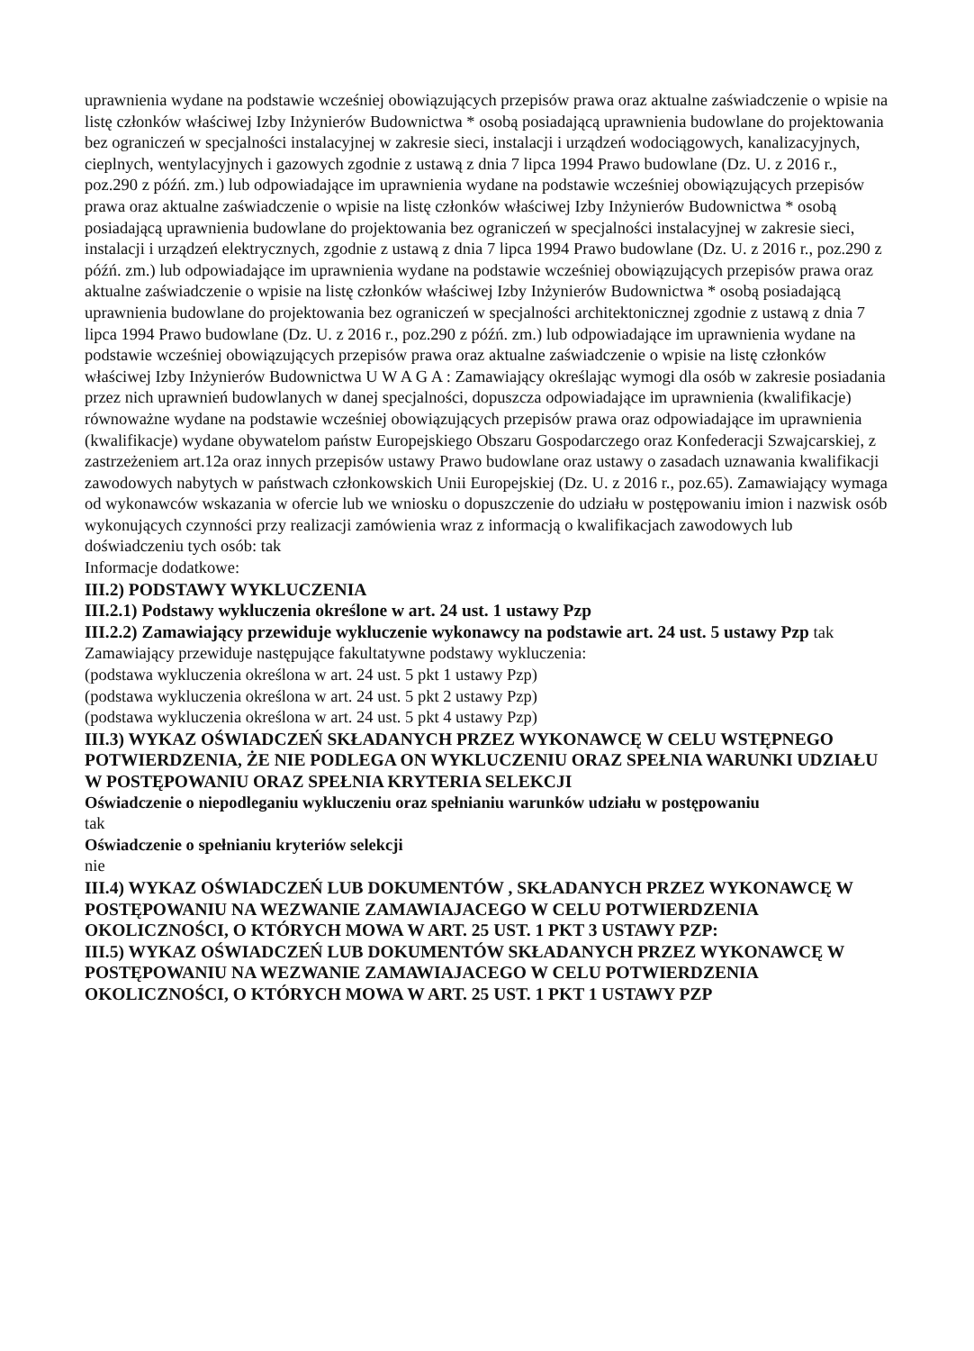uprawnienia wydane na podstawie wcześniej obowiązujących przepisów prawa oraz aktualne zaświadczenie o wpisie na listę członków właściwej Izby Inżynierów Budownictwa * osobą posiadającą uprawnienia budowlane do projektowania bez ograniczeń w specjalności instalacyjnej w zakresie sieci, instalacji i urządzeń wodociągowych, kanalizacyjnych, cieplnych, wentylacyjnych i gazowych zgodnie z ustawą z dnia 7 lipca 1994 Prawo budowlane (Dz. U. z 2016 r., poz.290 z późń. zm.) lub odpowiadające im uprawnienia wydane na podstawie wcześniej obowiązujących przepisów prawa oraz aktualne zaświadczenie o wpisie na listę członków właściwej Izby Inżynierów Budownictwa * osobą posiadającą uprawnienia budowlane do projektowania bez ograniczeń w specjalności instalacyjnej w zakresie sieci, instalacji i urządzeń elektrycznych, zgodnie z ustawą z dnia 7 lipca 1994 Prawo budowlane (Dz. U. z 2016 r., poz.290 z późń. zm.) lub odpowiadające im uprawnienia wydane na podstawie wcześniej obowiązujących przepisów prawa oraz aktualne zaświadczenie o wpisie na listę członków właściwej Izby Inżynierów Budownictwa * osobą posiadającą uprawnienia budowlane do projektowania bez ograniczeń w specjalności architektonicznej zgodnie z ustawą z dnia 7 lipca 1994 Prawo budowlane (Dz. U. z 2016 r., poz.290 z późń. zm.) lub odpowiadające im uprawnienia wydane na podstawie wcześniej obowiązujących przepisów prawa oraz aktualne zaświadczenie o wpisie na listę członków właściwej Izby Inżynierów Budownictwa U W A G A : Zamawiający określając wymogi dla osób w zakresie posiadania przez nich uprawnień budowlanych w danej specjalności, dopuszcza odpowiadające im uprawnienia (kwalifikacje) równoważne wydane na podstawie wcześniej obowiązujących przepisów prawa oraz odpowiadające im uprawnienia (kwalifikacje) wydane obywatelom państw Europejskiego Obszaru Gospodarczego oraz Konfederacji Szwajcarskiej, z zastrzeżeniem art.12a oraz innych przepisów ustawy Prawo budowlane oraz ustawy o zasadach uznawania kwalifikacji zawodowych nabytych w państwach członkowskich Unii Europejskiej (Dz. U. z 2016 r., poz.65). Zamawiający wymaga od wykonawców wskazania w ofercie lub we wniosku o dopuszczenie do udziału w postępowaniu imion i nazwisk osób wykonujących czynności przy realizacji zamówienia wraz z informacją o kwalifikacjach zawodowych lub doświadczeniu tych osób: tak
Informacje dodatkowe:
III.2) PODSTAWY WYKLUCZENIA
III.2.1) Podstawy wykluczenia określone w art. 24 ust. 1 ustawy Pzp
III.2.2) Zamawiający przewiduje wykluczenie wykonawcy na podstawie art. 24 ust. 5 ustawy Pzp tak
Zamawiający przewiduje następujące fakultatywne podstawy wykluczenia:
(podstawa wykluczenia określona w art. 24 ust. 5 pkt 1 ustawy Pzp)
(podstawa wykluczenia określona w art. 24 ust. 5 pkt 2 ustawy Pzp)
(podstawa wykluczenia określona w art. 24 ust. 5 pkt 4 ustawy Pzp)
III.3) WYKAZ OŚWIADCZEŃ SKŁADANYCH PRZEZ WYKONAWCĘ W CELU WSTĘPNEGO POTWIERDZENIA, ŻE NIE PODLEGA ON WYKLUCZENIU ORAZ SPEŁNIA WARUNKI UDZIAŁU W POSTĘPOWANIU ORAZ SPEŁNIA KRYTERIA SELEKCJI
Oświadczenie o niepodleganiu wykluczeniu oraz spełnianiu warunków udziału w postępowaniu
tak
Oświadczenie o spełnianiu kryteriów selekcji
nie
III.4) WYKAZ OŚWIADCZEŃ LUB DOKUMENTÓW , SKŁADANYCH PRZEZ WYKONAWCĘ W POSTĘPOWANIU NA WEZWANIE ZAMAWIAJACEGO W CELU POTWIERDZENIA OKOLICZNOŚCI, O KTÓRYCH MOWA W ART. 25 UST. 1 PKT 3 USTAWY PZP:
III.5) WYKAZ OŚWIADCZEŃ LUB DOKUMENTÓW SKŁADANYCH PRZEZ WYKONAWCĘ W POSTĘPOWANIU NA WEZWANIE ZAMAWIAJACEGO W CELU POTWIERDZENIA OKOLICZNOŚCI, O KTÓRYCH MOWA W ART. 25 UST. 1 PKT 1 USTAWY PZP